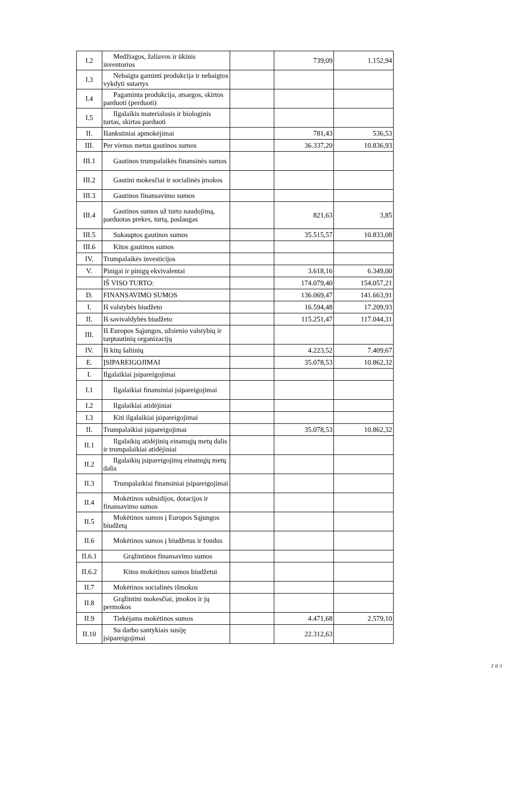| I.2 | Medžiagos, žaliavos ir ūkinis inventorius | | 739,09 | 1.152,94 |
| I.3 | Nebaigta gaminti produkcija ir nebaigtos vykdyti sutartys | | | |
| I.4 | Pagaminta produkcija, atsargos, skirtos parduoti (perduoti) | | | |
| I.5 | Ilgalaikis materialusis ir biologinis turtas, skirtas parduoti | | | |
| II. | Išankstiniai apmokėjimai | | 781,43 | 536,53 |
| III. | Per vienus metus gautinos sumos | | 36.337,20 | 10.836,93 |
| III.1 | Gautinos trumpalaikės finansinės sumos | | | |
| III.2 | Gautini mokesčiai ir socialinės įmokos | | | |
| III.3 | Gautinos finansavimo sumos | | | |
| III.4 | Gautinos sumos už turto naudojimą, parduotas prekes, turtą, paslaugas | | 821,63 | 3,85 |
| III.5 | Sukauptos gautinos sumos | | 35.515,57 | 10.833,08 |
| III.6 | Kitos gautinos sumos | | | |
| IV. | Trumpalaikės investicijos | | | |
| V. | Pinigai ir pinigų ekvivalentai | | 3.618,16 | 6.349,00 |
| | IŠ VISO TURTO: | | 174.079,40 | 154.057,21 |
| D. | FINANSAVIMO SUMOS | | 136.069,47 | 141.663,91 |
| I. | Iš valstybės biudžeto | | 16.594,48 | 17.209,93 |
| II. | Iš savivaldybės biudžeto | | 115.251,47 | 117.044,31 |
| III. | Iš Europos Sąjungos, užsienio valstybių ir tarptautinių organizacijų | | | |
| IV. | Iš kitų šaltinių | | 4.223,52 | 7.409,67 |
| E. | ĮSIPAREIGOJIMAI | | 35.078,53 | 10.862,32 |
| I. | Ilgalaikiai įsipareigojimai | | | |
| I.1 | Ilgalaikiai finansiniai įsipareigojimai | | | |
| I.2 | Ilgalaikiai atidėjiniai | | | |
| I.3 | Kiti ilgalaikiai įsipareigojimai | | | |
| II. | Trumpalaikiai įsipareigojimai | | 35.078,53 | 10.862,32 |
| II.1 | Ilgalaikių atidėjinių einamųjų metų dalis ir trumpalaikiai atidėjiniai | | | |
| II.2 | Ilgalaikių įsipareigojimų einamųjų metų dalis | | | |
| II.3 | Trumpalaikiai finansiniai įsipareigojimai | | | |
| II.4 | Mokėtinos subsidijos, dotacijos ir finansavimo sumos | | | |
| II.5 | Mokėtinos sumos į Europos Sąjungos biudžetą | | | |
| II.6 | Mokėtinos sumos į biudžetus ir fondus | | | |
| II.6.1 | Grąžintinos finansavimo sumos | | | |
| II.6.2 | Kitos mokėtinos sumos biudžetui | | | |
| II.7 | Mokėtinos socialinės išmokos | | | |
| II.8 | Grąžintini mokesčiai, įmokos ir jų permokos | | | |
| II.9 | Tiekėjams mokėtinos sumos | | 4.471,68 | 2.579,10 |
| II.10 | Su darbo santykiais susiję įsipareigojimai | | 22.312,63 | |
2 iš 3